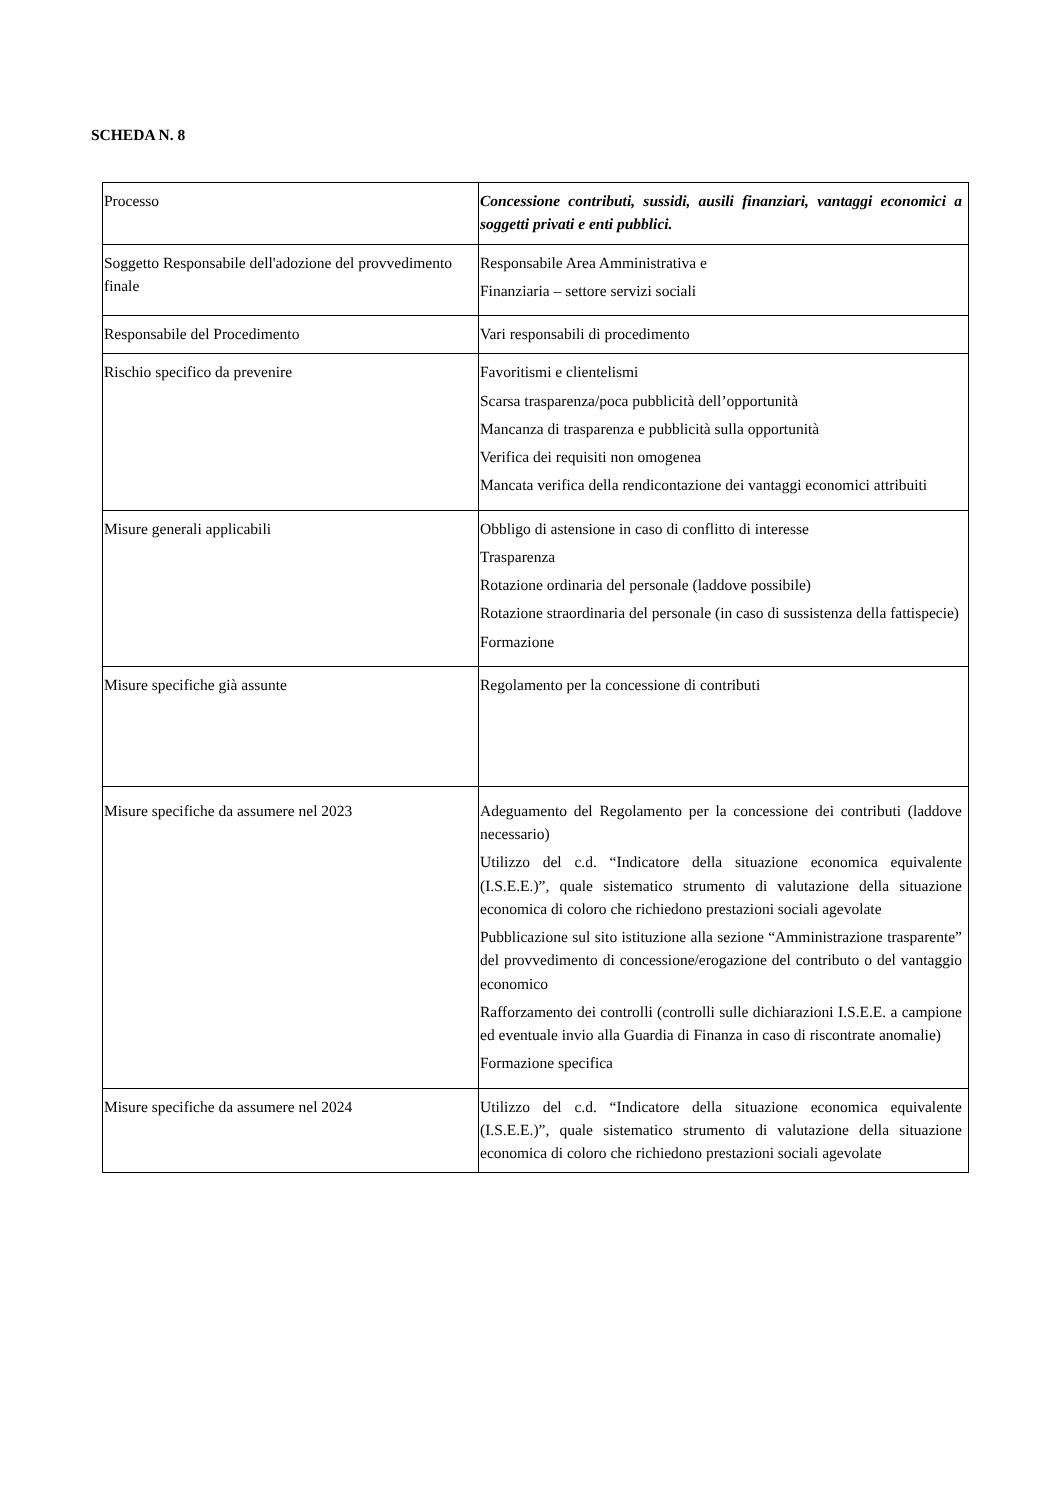SCHEDA N. 8
| Processo | Concessione contributi, sussidi, ausili finanziari, vantaggi economici a soggetti privati e enti pubblici. |
| Soggetto Responsabile dell'adozione del provvedimento finale | Responsabile Area Amministrativa e Finanziaria – settore servizi sociali |
| Responsabile del Procedimento | Vari responsabili di procedimento |
| Rischio specifico da prevenire | Favoritismi e clientelismi Scarsa trasparenza/poca pubblicità dell’opportunità Mancanza di trasparenza e pubblicità sulla opportunità Verifica dei requisiti non omogenea Mancata verifica della rendicontazione dei vantaggi economici attribuiti |
| Misure generali applicabili | Obbligo di astensione in caso di conflitto di interesse Trasparenza Rotazione ordinaria del personale (laddove possibile) Rotazione straordinaria del personale (in caso di sussistenza della fattispecie) Formazione |
| Misure specifiche già assunte | Regolamento per la concessione di contributi |
| Misure specifiche da assumere nel 2023 | Adeguamento del Regolamento per la concessione dei contributi (laddove necessario) Utilizzo del c.d. “Indicatore della situazione economica equivalente (I.S.E.E.)”, quale sistematico strumento di valutazione della situazione economica di coloro che richiedono prestazioni sociali agevolate Pubblicazione sul sito istituzione alla sezione “Amministrazione trasparente” del provvedimento di concessione/erogazione del contributo o del vantaggio economico Rafforzamento dei controlli (controlli sulle dichiarazioni I.S.E.E. a campione ed eventuale invio alla Guardia di Finanza in caso di riscontrate anomalie) Formazione specifica |
| Misure specifiche da assumere nel 2024 | Utilizzo del c.d. “Indicatore della situazione economica equivalente (I.S.E.E.)”, quale sistematico strumento di valutazione della situazione economica di coloro che richiedono prestazioni sociali agevolate |